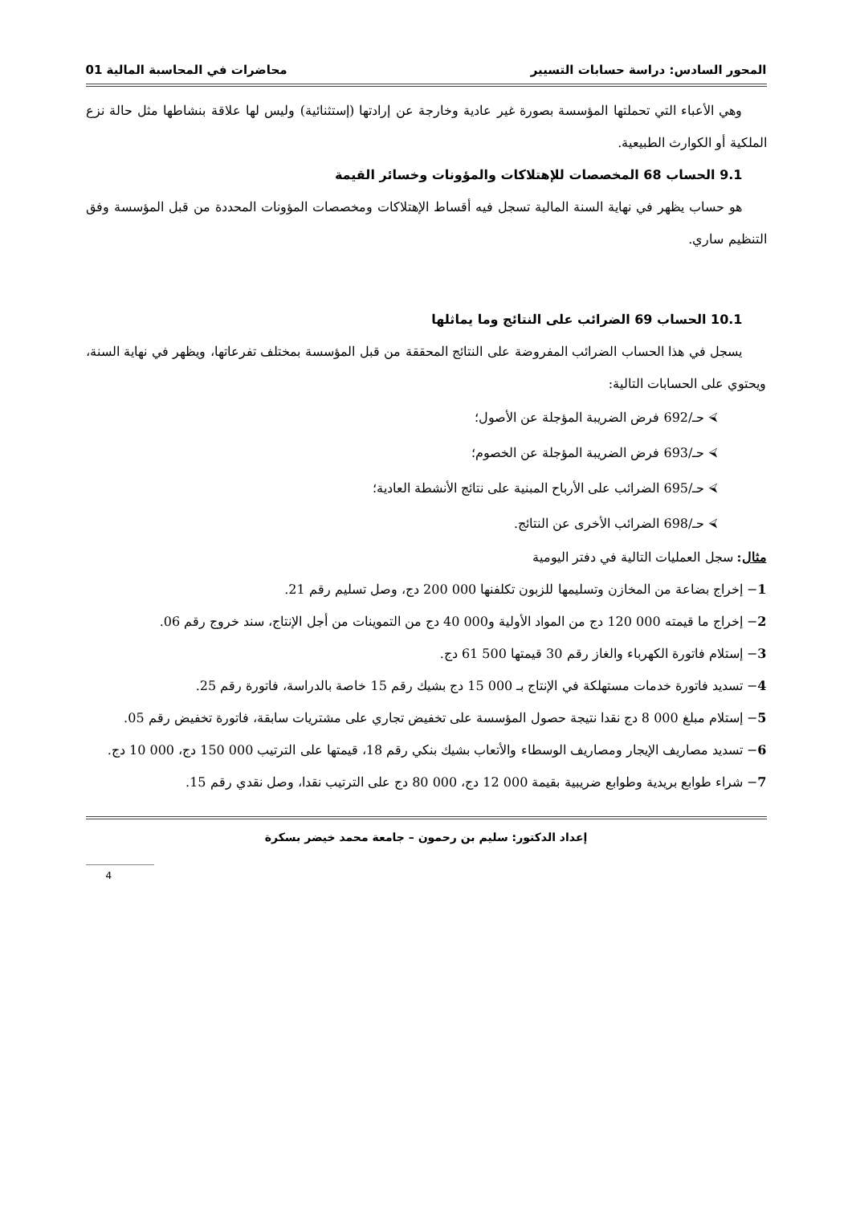المحور السادس: دراسة حسابات التسيير محاضرات في المحاسبة المالية 01
وهي الأعباء التي تحملتها المؤسسة بصورة غير عادية وخارجة عن إرادتها (إستثنائية) وليس لها علاقة بنشاطها مثل حالة نزع الملكية أو الكوارث الطبيعية.
9.1 الحساب 68 المخصصات للإهتلاكات والمؤونات وخسائر القيمة
هو حساب يظهر في نهاية السنة المالية تسجل فيه أقساط الإهتلاكات ومخصصات المؤونات المحددة من قبل المؤسسة وفق التنظيم ساري.
10.1 الحساب 69 الضرائب على النتائج وما يماثلها
يسجل في هذا الحساب الضرائب المفروضة على النتائج المحققة من قبل المؤسسة بمختلف تفرعاتها، ويظهر في نهاية السنة، ويحتوي على الحسابات التالية:
⮘ حـ/692 فرض الضريبة المؤجلة عن الأصول؛
⮘ حـ/693 فرض الضريبة المؤجلة عن الخصوم؛
⮘ حـ/695 الضرائب على الأرباح المبنية على نتائج الأنشطة العادية؛
⮘ حـ/698 الضرائب الأخرى عن النتائج.
مثال: سجل العمليات التالية في دفتر اليومية
1− إخراج بضاعة من المخازن وتسليمها للزبون تكلفنها 000 200 دج، وصل تسليم رقم 21.
2− إخراج ما قيمته 000 120 دج من المواد الأولية و000 40 دج من التموينات من أجل الإنتاج، سند خروج رقم 06.
3− إستلام فاتورة الكهرباء والغاز رقم 30 قيمتها 500 61 دج.
4− تسديد فاتورة خدمات مستهلكة في الإنتاج بـ 000 15 دج بشيك رقم 15 خاصة بالدراسة، فاتورة رقم 25.
5− إستلام مبلغ 000 8 دج نقدا نتيجة حصول المؤسسة على تخفيض تجاري على مشتريات سابقة، فاتورة تخفيض رقم 05.
6− تسديد مصاريف الإيجار ومصاريف الوسطاء والأتعاب بشيك بنكي رقم 18، قيمتها على الترتيب 000 150 دج، 000 10 دج.
7− شراء طوابع بريدية وطوابع ضريبية بقيمة 000 12 دج، 000 80 دج على الترتيب نقدا، وصل نقدي رقم 15.
إعداد الدكتور: سليم بن رحمون – جامعة محمد خيضر بسكرة
4